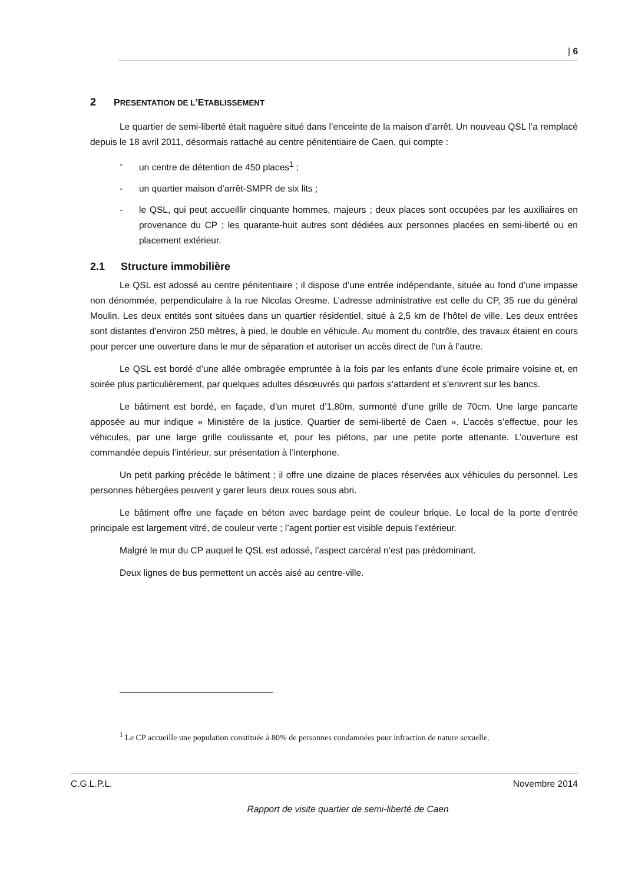| 6
2 PRESENTATION DE L’ETABLISSEMENT
Le quartier de semi-liberté était naguère situé dans l’enceinte de la maison d’arrêt. Un nouveau QSL l’a remplacé depuis le 18 avril 2011, désormais rattaché au centre pénitentiaire de Caen, qui compte :
- un centre de détention de 450 places<sup>1</sup> ;
- un quartier maison d’arrêt-SMPR de six lits ;
- le QSL, qui peut accueillir cinquante hommes, majeurs ; deux places sont occupées par les auxiliaires en provenance du CP ; les quarante-huit autres sont dédiées aux personnes placées en semi-liberté ou en placement extérieur.
2.1 Structure immobilière
Le QSL est adossé au centre pénitentiaire ; il dispose d’une entrée indépendante, située au fond d’une impasse non dénommée, perpendiculaire à la rue Nicolas Oresme. L’adresse administrative est celle du CP, 35 rue du général Moulin. Les deux entités sont situées dans un quartier résidentiel, situé à 2,5 km de l’hôtel de ville. Les deux entrées sont distantes d’environ 250 mètres, à pied, le double en véhicule. Au moment du contrôle, des travaux étaient en cours pour percer une ouverture dans le mur de séparation et autoriser un accès direct de l’un à l’autre.
Le QSL est bordé d’une allée ombragée empruntée à la fois par les enfants d’une école primaire voisine et, en soirée plus particulièrement, par quelques adultes désœuvrés qui parfois s’attardent et s’enivrent sur les bancs.
Le bâtiment est bordé, en façade, d’un muret d’1,80m, surmonté d’une grille de 70cm. Une large pancarte apposée au mur indique « Ministère de la justice. Quartier de semi-liberté de Caen ». L’accès s’effectue, pour les véhicules, par une large grille coulissante et, pour les piétons, par une petite porte attenante. L’ouverture est commandée depuis l’intérieur, sur présentation à l’interphone.
Un petit parking précède le bâtiment ; il offre une dizaine de places réservées aux véhicules du personnel. Les personnes hébergées peuvent y garer leurs deux roues sous abri.
Le bâtiment offre une façade en béton avec bardage peint de couleur brique. Le local de la porte d’entrée principale est largement vitré, de couleur verte ; l’agent portier est visible depuis l’extérieur.
Malgré le mur du CP auquel le QSL est adossé, l’aspect carcéral n’est pas prédominant.
Deux lignes de bus permettent un accès aisé au centre-ville.
<sup>1</sup> Le CP accueille une population constituée à 80% de personnes condamnées pour infraction de nature sexuelle.
C.G.L.P.L. Novembre 2014
Rapport de visite quartier de semi-liberté de Caen